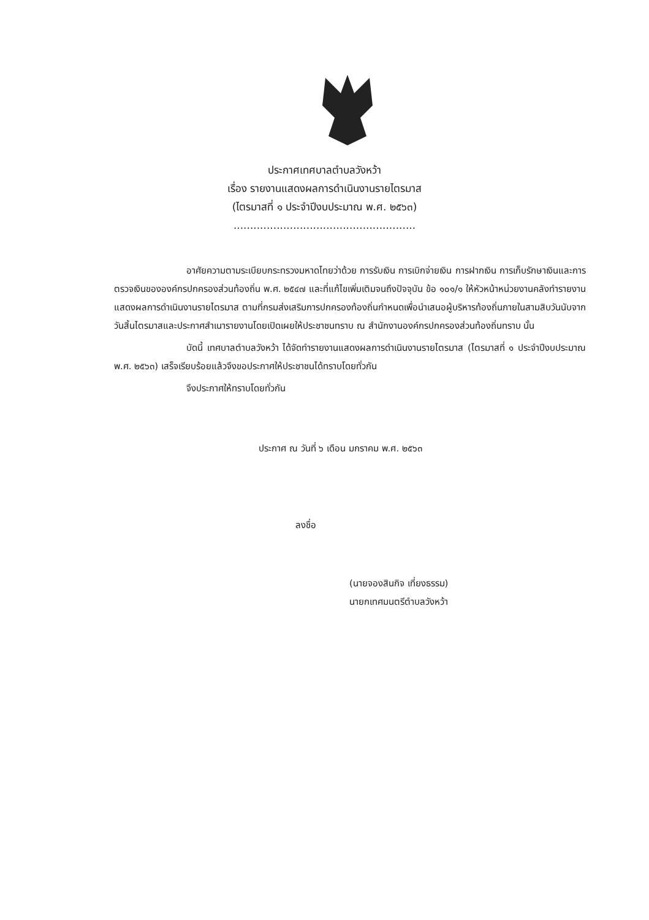ประกาศเทศบาลตำบลวังหว้า
เรื่อง รายงานแสดงผลการดำเนินงานรายไตรมาส
(ไตรมาสที่ ๑ ประจำปีงบประมาณ พ.ศ. ๒๕๖๓)
.......................................................
อาศัยความตามระเบียบกระทรวงมหาดไทยว่าด้วย การรับเงิน การเบิกจ่ายเงิน การฝากเงิน การเก็บรักษาเงินและการตรวจเงินขององค์กรปกครองส่วนท้องถิ่น พ.ศ. ๒๕๔๗ และที่แก้ไขเพิ่มเติมจนถึงปัจจุบัน ข้อ ๑๐๑/๑ ให้หัวหน้าหน่วยงานคลังทำรายงานแสดงผลการดำเนินงานรายไตรมาส ตามที่กรมส่งเสริมการปกครองท้องถิ่นกำหนดเพื่อนำเสนอผู้บริหารท้องถิ่นภายในสามสิบวันนับจากวันสิ้นไตรมาสและประกาศสำเนารายงานโดยเปิดเผยให้ประชาชนทราบ ณ สำนักงานองค์กรปกครองส่วนท้องถิ่นทราบ นั้น
บัดนี้ เทศบาลตำบลวังหว้า ได้จัดทำรายงานแสดงผลการดำเนินงานรายไตรมาส (ไตรมาสที่ ๑ ประจำปีงบประมาณ พ.ศ. ๒๕๖๓) เสร็จเรียบร้อยแล้วจึงขอประกาศให้ประชาชนได้ทราบโดยทั่วกัน
จึงประกาศให้ทราบโดยทั่วกัน
ประกาศ ณ วันที่ ๖ เดือน มกราคม พ.ศ. ๒๕๖๓
ลงชื่อ
(นายจองสินกิจ เที่ยงธรรม)
นายกเทศมนตรีตำบลวังหว้า